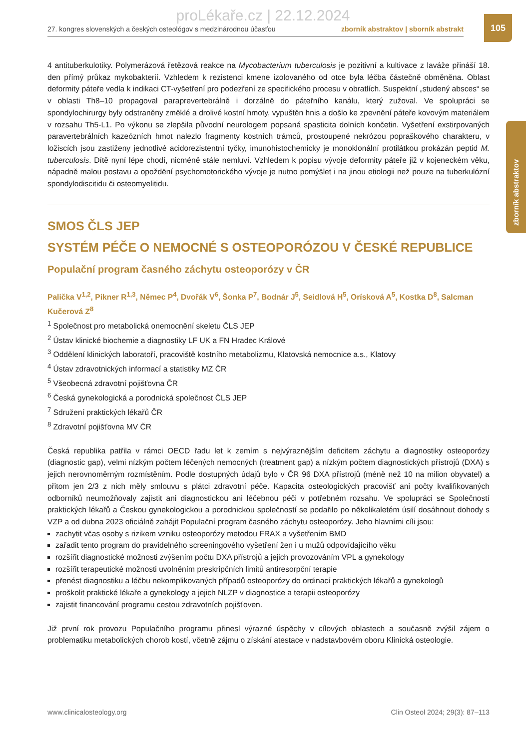proLékaře.cz | 22.12.2024
27. kongres slovenských a českých osteológov s medzinárodnou účasťou zborník abstraktov | sborník abstrakt
105
zborník abstraktov
4 antituberkulotiky. Polymerázová řetězová reakce na Mycobacterium tuberculosis je pozitivní a kultivace z laváže přináší 18. den přímý průkaz mykobakterií. Vzhledem k rezistenci kmene izolovaného od otce byla léčba částečně obměněna. Oblast deformity páteře vedla k indikaci CT-vyšetření pro podezření ze specifického procesu v obratlích. Suspektní „studený absces“ se v oblasti Th8–10 propagoval paraprevertebrálně i dorzálně do páteřního kanálu, který zužoval. Ve spolupráci se spondylochirurgy byly odstraněny změklé a drolivé kostní hmoty, vypuštěn hnis a došlo ke zpevnění páteře kovovým materiálem v rozsahu Th5-L1. Po výkonu se zlepšila původní neurologem popsaná spasticita dolních končetin. Vyšetření exstirpovaných paravertebrálních kazeózních hmot nalezlo fragmenty kostních trámců, prostoupené nekrózou popraškového charakteru, v ložiscích jsou zastiženy jednotlivé acidorezistentní tyčky, imunohistochemicky je monoklonální protilátkou prokázán peptid M. tuberculosis. Dítě nyní lépe chodí, nicméně stále nemluví. Vzhledem k popisu vývoje deformity páteře již v kojeneckém věku, nápadně malou postavu a opoždění psychomotorického vývoje je nutno pomýšlet i na jinou etiologii než pouze na tuberkulózní spondylodiscitidu či osteomyelitidu.
SMOS ČLS JEP
SYSTÉM PÉČE O NEMOCNÉ S OSTEOPORÓZOU V ČESKÉ REPUBLICE
Populační program časného záchytu osteoporózy v ČR
Palička V<sup>1,2</sup>, Pikner R<sup>1,3</sup>, Němec P<sup>4</sup>, Dvořák V<sup>6</sup>, Šonka P<sup>7</sup>, Bodnár J<sup>5</sup>, Seidlová H<sup>5</sup>, Orísková A<sup>5</sup>, Kostka D<sup>8</sup>, Salcman Kučerová Z<sup>8</sup>
<sup>1</sup> Společnost pro metabolická onemocnění skeletu ČLS JEP
<sup>2</sup> Ústav klinické biochemie a diagnostiky LF UK a FN Hradec Králové
<sup>3</sup> Oddělení klinických laboratoří, pracoviště kostního metabolizmu, Klatovská nemocnice a.s., Klatovy
<sup>4</sup> Ústav zdravotnických informací a statistiky MZ ČR
<sup>5</sup> Všeobecná zdravotní pojišťovna ČR
<sup>6</sup> Česká gynekologická a porodnická společnost ČLS JEP
<sup>7</sup> Sdružení praktických lékařů ČR
<sup>8</sup> Zdravotní pojišťovna MV ČR
Česká republika patřila v rámci OECD řadu let k zemím s nejvýraznějším deficitem záchytu a diagnostiky osteoporózy (diagnostic gap), velmi nízkým počtem léčených nemocných (treatment gap) a nízkým počtem diagnostických přístrojů (DXA) s jejich nerovnoměrným rozmístěním. Podle dostupných údajů bylo v ČR 96 DXA přístrojů (méně než 10 na milion obyvatel) a přitom jen 2/3 z nich měly smlouvu s plátci zdravotní péče. Kapacita osteologických pracovišť ani počty kvalifikovaných odborníků neumožňovaly zajistit ani diagnostickou ani léčebnou péči v potřebném rozsahu. Ve spolupráci se Společností praktických lékařů a Českou gynekologickou a porodnickou společností se podařilo po několikaletém úsilí dosáhnout dohody s VZP a od dubna 2023 oficiálně zahájit Populační program časného záchytu osteoporózy. Jeho hlavními cíli jsou:
zachytit včas osoby s rizikem vzniku osteoporózy metodou FRAX a vyšetřením BMD
zařadit tento program do pravidelného screeningového vyšetření žen i u mužů odpovídajícího věku
rozšířit diagnostické možnosti zvýšením počtu DXA přístrojů a jejich provozováním VPL a gynekology
rozšířit terapeutické možnosti uvolněním preskripčních limitů antiresorpční terapie
přenést diagnostiku a léčbu nekomplikovaných případů osteoporózy do ordinací praktických lékařů a gynekologů
proškolit praktické lékaře a gynekology a jejich NLZP v diagnostice a terapii osteoporózy
zajistit financování programu cestou zdravotních pojišťoven.
Již první rok provozu Populačního programu přinesl výrazné úspěchy v cílových oblastech a současně zvýšil zájem o problematiku metabolických chorob kostí, včetně zájmu o získání atestace v nadstavbovém oboru Klinická osteologie.
www.clinicalosteology.org Clin Osteol 2024; 29(3): 87–113